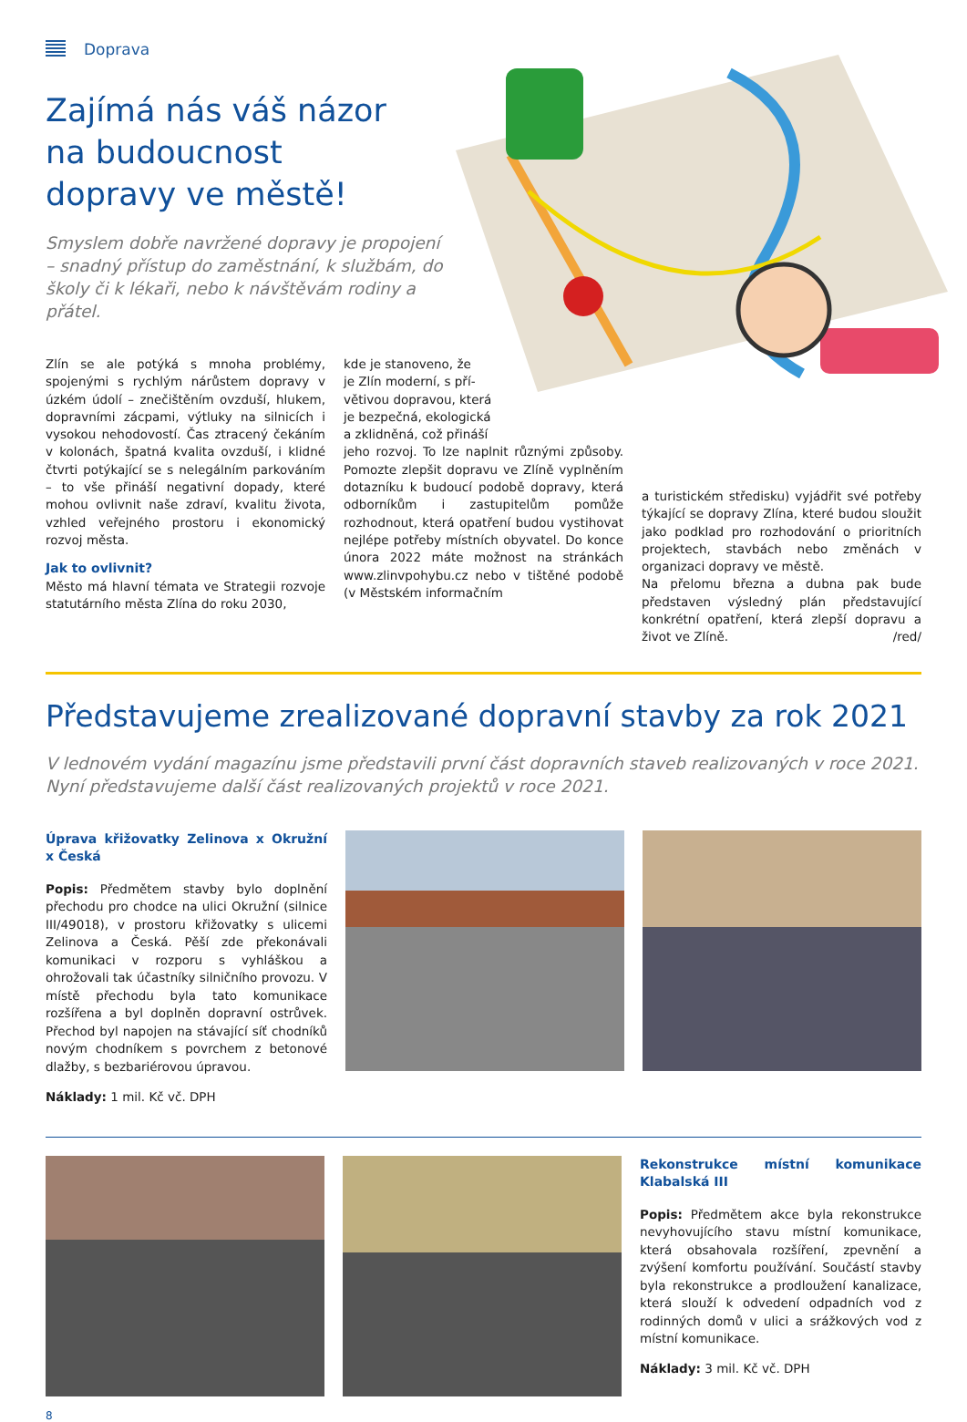Doprava
Zajímá nás váš názor
na budoucnost
dopravy ve městě!
Smyslem dobře navržené dopravy je propojení – snadný přístup do zaměstnání, k službám, do školy či k lékaři, nebo k návštěvám rodiny a přátel.
Zlín se ale potýká s mnoha problémy, spojenými s rychlým nárůstem dopravy v úzkém údolí – znečištěním ovzduší, hlukem, dopravními zácpami, výtluky na silnicích i vysokou nehodovostí. Čas ztracený čekáním v kolonách, špatná kvalita ovzduší, i klidné čtvrti potýkající se s nelegálním parkováním – to vše přináší negativní dopady, které mohou ovlivnit naše zdraví, kvalitu života, vzhled veřejného prostoru i ekonomický rozvoj města.
Jak to ovlivnit?
Město má hlavní témata ve Strategii rozvoje statutárního města Zlína do roku 2030,
kde je stanoveno, že
je Zlín moderní, s pří-
větivou dopravou, která
je bezpečná, ekologická
a zklidněná, což přináší
jeho rozvoj. To lze naplnit různými způsoby. Pomozte zlepšit dopravu ve Zlíně vyplněním dotazníku k budoucí podobě dopravy, která odborníkům i zastupitelům pomůže rozhodnout, která opatření budou vystihovat nejlépe potřeby místních obyvatel. Do konce února 2022 máte možnost na stránkách www.zlinvpohybu.cz nebo v tištěné podobě (v Městském informačním
a turistickém středisku) vyjádřit své potřeby týkající se dopravy Zlína, které budou sloužit jako podklad pro rozhodování o prioritních projektech, stavbách nebo změnách v organizaci dopravy ve městě.
Na přelomu března a dubna pak bude představen výsledný plán představující konkrétní opatření, která zlepší dopravu a život ve Zlíně. /red/
Představujeme zrealizované dopravní stavby za rok 2021
V lednovém vydání magazínu jsme představili první část dopravních staveb realizovaných v roce 2021. Nyní představujeme další část realizovaných projektů v roce 2021.
Úprava křižovatky Zelinova x Okružní x Česká
Popis: Předmětem stavby bylo doplnění přechodu pro chodce na ulici Okružní (silnice III/49018), v prostoru křižovatky s ulicemi Zelinova a Česká. Pěší zde překonávali komunikaci v rozporu s vyhláškou a ohrožovali tak účastníky silničního provozu. V místě přechodu byla tato komunikace rozšířena a byl doplněn dopravní ostrůvek. Přechod byl napojen na stávající síť chodníků novým chodníkem s povrchem z betonové dlažby, s bezbariérovou úpravou.
Náklady: 1 mil. Kč vč. DPH
Rekonstrukce místní komunikace Klabalská III
Popis: Předmětem akce byla rekonstrukce nevyhovujícího stavu místní komunikace, která obsahovala rozšíření, zpevnění a zvýšení komfortu používání. Součástí stavby byla rekonstrukce a prodloužení kanalizace, která slouží k odvedení odpadních vod z rodinných domů v ulici a srážkových vod z místní komunikace.
Náklady: 3 mil. Kč vč. DPH
8